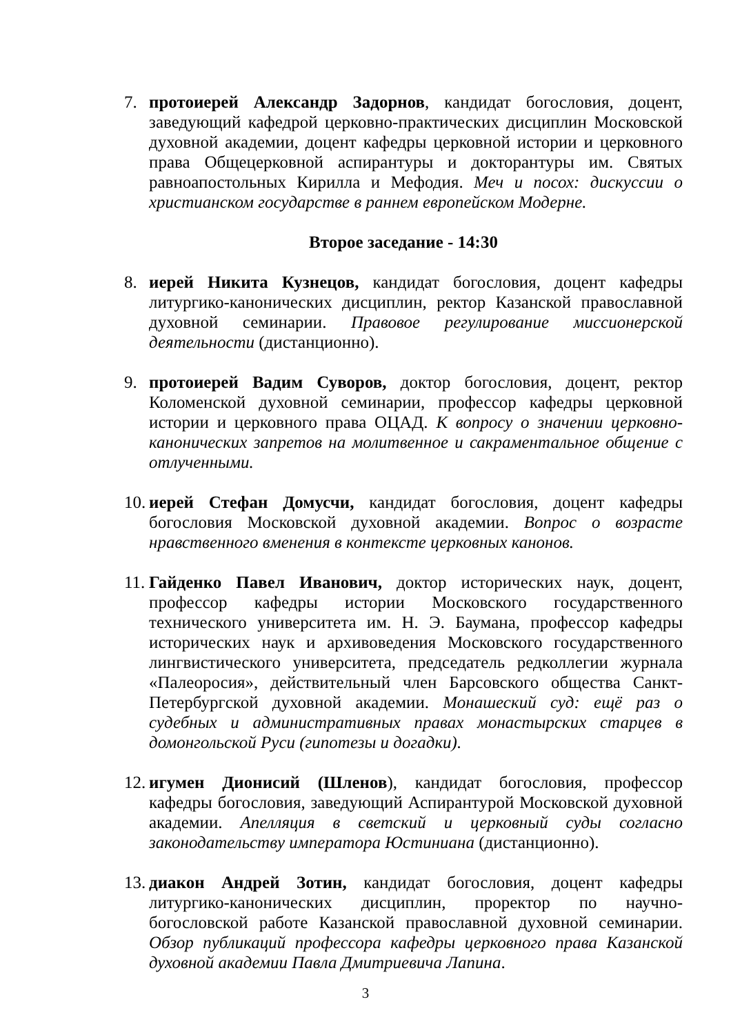7. протоиерей Александр Задорнов, кандидат богословия, доцент, заведующий кафедрой церковно-практических дисциплин Московской духовной академии, доцент кафедры церковной истории и церковного права Общецерковной аспирантуры и докторантуры им. Святых равноапостольных Кирилла и Мефодия. Меч и посох: дискуссии о христианском государстве в раннем европейском Модерне.
Второе заседание - 14:30
8. иерей Никита Кузнецов, кандидат богословия, доцент кафедры литургико-канонических дисциплин, ректор Казанской православной духовной семинарии. Правовое регулирование миссионерской деятельности (дистанционно).
9. протоиерей Вадим Суворов, доктор богословия, доцент, ректор Коломенской духовной семинарии, профессор кафедры церковной истории и церковного права ОЦАД. К вопросу о значении церковно-канонических запретов на молитвенное и сакраментальное общение с отлученными.
10.
иерей Стефан Домусчи, кандидат богословия, доцент кафедры богословия Московской духовной академии. Вопрос о возрасте нравственного вменения в контексте церковных канонов.
11.
Гайденко Павел Иванович, доктор исторических наук, доцент, профессор кафедры истории Московского государственного технического университета им. Н. Э. Баумана, профессор кафедры исторических наук и архивоведения Московского государственного лингвистического университета, председатель редколлегии журнала «Палеоросия», действительный член Барсовского общества Санкт-Петербургской духовной академии. Монашеский суд: ещё раз о судебных и административных правах монастырских старцев в домонгольской Руси (гипотезы и догадки).
12.
игумен Дионисий (Шленов), кандидат богословия, профессор кафедры богословия, заведующий Аспирантурой Московской духовной академии. Апелляция в светский и церковный суды согласно законодательству императора Юстиниана (дистанционно).
13.
диакон Андрей Зотин, кандидат богословия, доцент кафедры литургико-канонических дисциплин, проректор по научно-богословской работе Казанской православной духовной семинарии. Обзор публикаций профессора кафедры церковного права Казанской духовной академии Павла Дмитриевича Лапина.
3